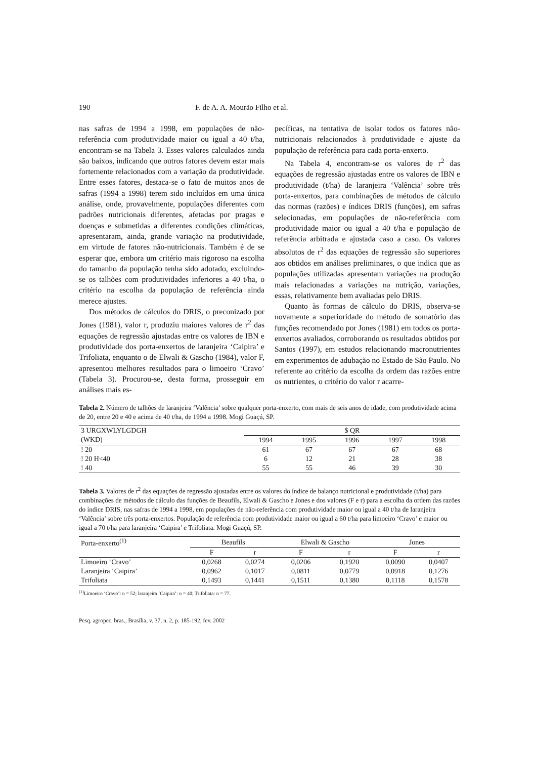190 F. de A. A. Mourão Filho et al.
nas safras de 1994 a 1998, em populações de não-referência com produtividade maior ou igual a 40 t/ha, encontram-se na Tabela 3. Esses valores calculados ainda são baixos, indicando que outros fatores devem estar mais fortemente relacionados com a variação da produtividade. Entre esses fatores, destaca-se o fato de muitos anos de safras (1994 a 1998) terem sido incluídos em uma única análise, onde, provavelmente, populações diferentes com padrões nutricionais diferentes, afetadas por pragas e doenças e submetidas a diferentes condições climáticas, apresentaram, ainda, grande variação na produtividade, em virtude de fatores não-nutricionais. Também é de se esperar que, embora um critério mais rigoroso na escolha do tamanho da população tenha sido adotado, excluindo-se os talhões com produtividades inferiores a 40 t/ha, o critério na escolha da população de referência ainda merece ajustes.
Dos métodos de cálculos do DRIS, o preconizado por Jones (1981), valor r, produziu maiores valores de r<sup>2</sup> das equações de regressão ajustadas entre os valores de IBN e produtividade dos porta-enxertos de laranjeira ‘Caipira’ e Trifoliata, enquanto o de Elwali & Gascho (1984), valor F, apresentou melhores resultados para o limoeiro ‘Cravo’ (Tabela 3). Procurou-se, desta forma, prosseguir em análises mais es-
pecíficas, na tentativa de isolar todos os fatores não-nutricionais relacionados à produtividade e ajuste da população de referência para cada porta-enxerto.
Na Tabela 4, encontram-se os valores de r<sup>2</sup> das equações de regressão ajustadas entre os valores de IBN e produtividade (t/ha) de laranjeira ‘Valência’ sobre três porta-enxertos, para combinações de métodos de cálculo das normas (razões) e índices DRIS (funções), em safras selecionadas, em populações de não-referência com produtividade maior ou igual a 40 t/ha e população de referência arbitrada e ajustada caso a caso. Os valores absolutos de r<sup>2</sup> das equações de regressão são superiores aos obtidos em análises preliminares, o que indica que as populações utilizadas apresentam variações na produção mais relacionadas a variações na nutrição, variações, essas, relativamente bem avaliadas pelo DRIS.
Quanto às formas de cálculo do DRIS, observa-se novamente a superioridade do método de somatório das funções recomendado por Jones (1981) em todos os porta-enxertos avaliados, corroborando os resultados obtidos por Santos (1997), em estudos relacionando macronutrientes em experimentos de adubação no Estado de São Paulo. No referente ao critério da escolha da ordem das razões entre os nutrientes, o critério do valor r acarre-
Tabela 2. Número de talhões de laranjeira ‘Valência’ sobre qualquer porta-enxerto, com mais de seis anos de idade, com produtividade acima de 20, entre 20 e 40 e acima de 40 t/ha, de 1994 a 1998. Mogi Guaçú, SP.
| 3 URGXWLYLGDGH | $ QR | | | | |
| (WKD) | 1994 | 1995 | 1996 | 1997 | 1998 |
| ! 20 | 61 | 67 | 67 | 67 | 68 |
| ! 20 H<40 | 6 | 12 | 21 | 28 | 38 |
| ! 40 | 55 | 55 | 46 | 39 | 30 |
Tabela 3. Valores de r<sup>2</sup> das equações de regressão ajustadas entre os valores do índice de balanço nutricional e produtividade (t/ha) para combinações de métodos de cálculo das funções de Beaufils, Elwali & Gascho e Jones e dos valores (F e r) para a escolha da ordem das razões do índice DRIS, nas safras de 1994 a 1998, em populações de não-referência com produtividade maior ou igual a 40 t/ha de laranjeira ‘Valência’ sobre três porta-enxertos. População de referência com produtividade maior ou igual a 60 t/ha para limoeiro ‘Cravo’ e maior ou igual a 70 t/ha para laranjeira ‘Caipira’ e Trifoliata. Mogi Guaçú, SP.
| Porta-enxerto<sup>(1)</sup> | Beaufils | | Elwali & Gascho | | Jones | |
| | F | r | F | r | F | r |
| Limoeiro ‘Cravo’ | 0,0268 | 0,0274 | 0,0206 | 0,1920 | 0,0090 | 0,0407 |
| Laranjeira ‘Caipira’ | 0,0962 | 0,1017 | 0,0811 | 0,0779 | 0,0918 | 0,1276 |
| Trifoliata | 0,1493 | 0,1441 | 0,1511 | 0,1380 | 0,1118 | 0,1578 |
<sup>(1)</sup> Limoeiro ‘Cravo’: n = 52; laranjeira ‘Caipira’: n = 40; Trifoliata: n = 77.
Pesq. agropec. bras., Brasília, v. 37, n. 2, p. 185-192, fev. 2002